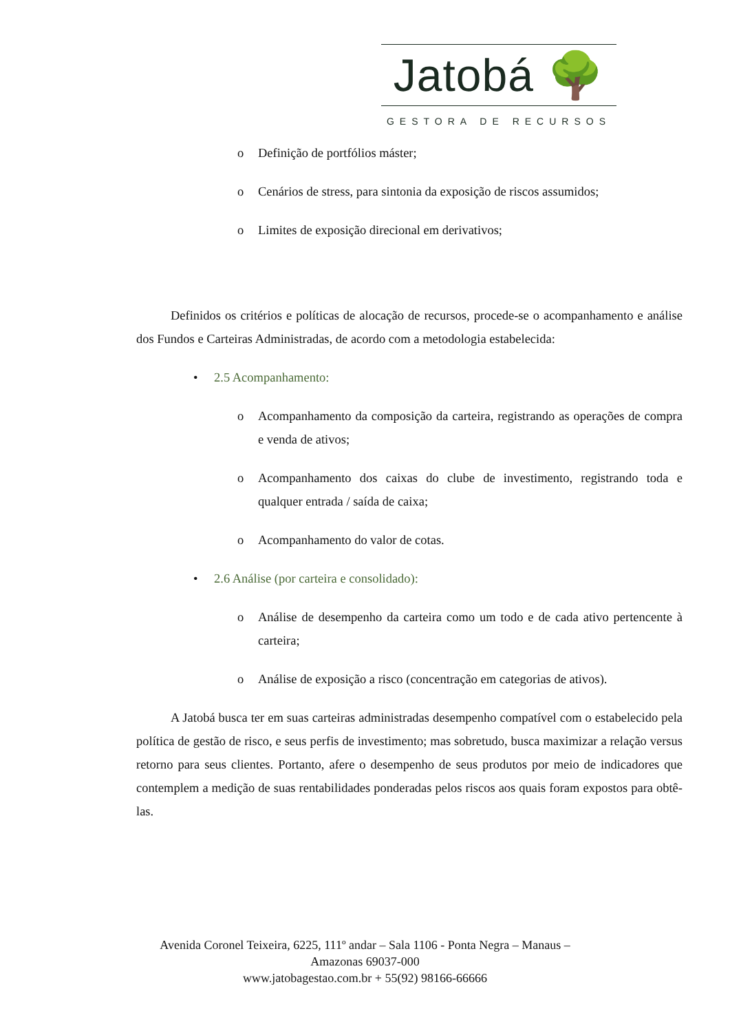Jatobá 🌳
GESTORA DE RECURSOS
o Definição de portfólios máster;
o Cenários de stress, para sintonia da exposição de riscos assumidos;
o Limites de exposição direcional em derivativos;
Definidos os critérios e políticas de alocação de recursos, procede-se o acompanhamento e análise dos Fundos e Carteiras Administradas, de acordo com a metodologia estabelecida:
• 2.5 Acompanhamento:
o Acompanhamento da composição da carteira, registrando as operações de compra e venda de ativos;
o Acompanhamento dos caixas do clube de investimento, registrando toda e qualquer entrada / saída de caixa;
o Acompanhamento do valor de cotas.
• 2.6 Análise (por carteira e consolidado):
o Análise de desempenho da carteira como um todo e de cada ativo pertencente à carteira;
o Análise de exposição a risco (concentração em categorias de ativos).
A Jatobá busca ter em suas carteiras administradas desempenho compatível com o estabelecido pela política de gestão de risco, e seus perfis de investimento; mas sobretudo, busca maximizar a relação versus retorno para seus clientes. Portanto, afere o desempenho de seus produtos por meio de indicadores que contemplem a medição de suas rentabilidades ponderadas pelos riscos aos quais foram expostos para obtê-las.
Avenida Coronel Teixeira, 6225, 111º andar – Sala 1106 - Ponta Negra – Manaus –
Amazonas 69037-000
www.jatobagestao.com.br + 55(92) 98166-66666